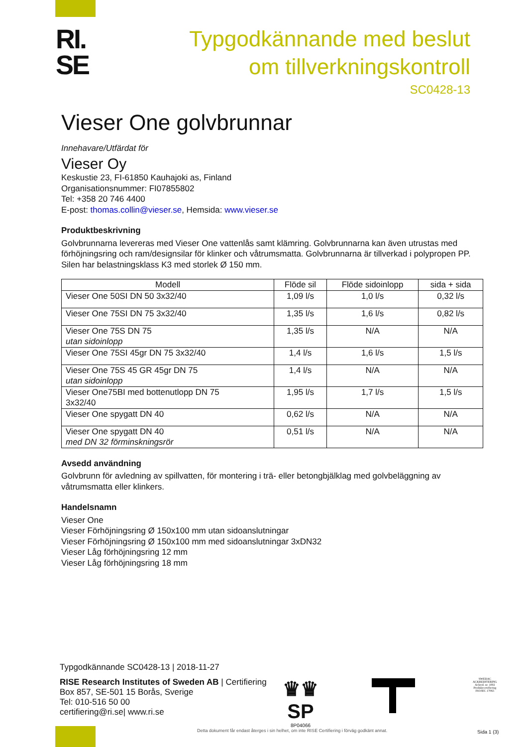RI.
SE
Typgodkännande med beslut
om tillverkningskontroll
SC0428-13
Vieser One golvbrunnar
Innehavare/Utfärdat för
Vieser Oy
Keskustie 23, FI-61850 Kauhajoki as, Finland
Organisationsnummer: FI07855802
Tel: +358 20 746 4400
E-post: thomas.collin@vieser.se, Hemsida: www.vieser.se
Produktbeskrivning
Golvbrunnarna levereras med Vieser One vattenlås samt klämring. Golvbrunnarna kan även utrustas med förhöjningsring och ram/designsilar för klinker och våtrumsmatta. Golvbrunnarna är tillverkad i polypropen PP. Silen har belastningsklass K3 med storlek Ø 150 mm.
| Modell | Flöde sil | Flöde sidoinlopp | sida + sida |
| --- | --- | --- | --- |
| Vieser One 50SI DN 50 3x32/40 | 1,09 l/s | 1,0 l/s | 0,32 l/s |
| Vieser One 75SI DN 75 3x32/40 | 1,35 l/s | 1,6 l/s | 0,82 l/s |
| Vieser One 75S DN 75 utan sidoinlopp | 1,35 l/s | N/A | N/A |
| Vieser One 75SI 45gr DN 75 3x32/40 | 1,4 l/s | 1,6 l/s | 1,5 l/s |
| Vieser One 75S 45 GR 45gr DN 75 utan sidoinlopp | 1,4 l/s | N/A | N/A |
| Vieser One75BI med bottenutlopp DN 75 3x32/40 | 1,95 l/s | 1,7 l/s | 1,5 l/s |
| Vieser One spygatt DN 40 | 0,62 l/s | N/A | N/A |
| Vieser One spygatt DN 40 med DN 32 förminskningsrör | 0,51 l/s | N/A | N/A |
Avsedd användning
Golvbrunn för avledning av spillvatten, för montering i trä- eller betongbjälklag med golvbeläggning av våtrumsmatta eller klinkers.
Handelsnamn
Vieser One
Vieser Förhöjningsring Ø 150x100 mm utan sidoanslutningar
Vieser Förhöjningsring Ø 150x100 mm med sidoanslutningar 3xDN32
Vieser Låg förhöjningsring 12 mm
Vieser Låg förhöjningsring 18 mm
Typgodkännande SC0428-13 | 2018-11-27
RISE Research Institutes of Sweden AB | Certifiering
Box 857, SE-501 15 Borås, Sverige
Tel: 010-516 50 00
certifiering@ri.se| www.ri.se
♛♛
SP
8P04066
SWEDAC
ACKREDITERING
Ackred. nr. 1002
Produktcertifiering
ISO/IEC 17065
Detta dokument får endast återges i sin helhet, om inte RISE Certifiering i förväg godkänt annat.
Sida 1 (3)